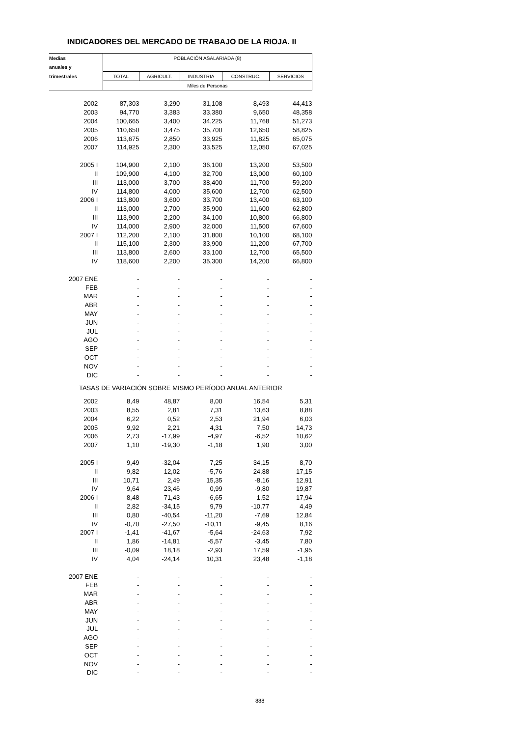INDICADORES DEL MERCADO DE TRABAJO DE LA RIOJA. II
| Medias | POBLACIÓN ASALARIADA (8) | | | | |
| anuales y | | | | | |
| trimestrales | TOTAL | AGRICULT. | INDUSTRIA | CONSTRUC. | SERVICIOS |
| | Miles de Personas | | | | |
| 2002 | 87,303 | 3,290 | 31,108 | 8,493 | 44,413 |
| 2003 | 94,770 | 3,383 | 33,380 | 9,650 | 48,358 |
| 2004 | 100,665 | 3,400 | 34,225 | 11,768 | 51,273 |
| 2005 | 110,650 | 3,475 | 35,700 | 12,650 | 58,825 |
| 2006 | 113,675 | 2,850 | 33,925 | 11,825 | 65,075 |
| 2007 | 114,925 | 2,300 | 33,525 | 12,050 | 67,025 |
| 2005 I | 104,900 | 2,100 | 36,100 | 13,200 | 53,500 |
| II | 109,900 | 4,100 | 32,700 | 13,000 | 60,100 |
| III | 113,000 | 3,700 | 38,400 | 11,700 | 59,200 |
| IV | 114,800 | 4,000 | 35,600 | 12,700 | 62,500 |
| 2006 I | 113,800 | 3,600 | 33,700 | 13,400 | 63,100 |
| II | 113,000 | 2,700 | 35,900 | 11,600 | 62,800 |
| III | 113,900 | 2,200 | 34,100 | 10,800 | 66,800 |
| IV | 114,000 | 2,900 | 32,000 | 11,500 | 67,600 |
| 2007 I | 112,200 | 2,100 | 31,800 | 10,100 | 68,100 |
| II | 115,100 | 2,300 | 33,900 | 11,200 | 67,700 |
| III | 113,800 | 2,600 | 33,100 | 12,700 | 65,500 |
| IV | 118,600 | 2,200 | 35,300 | 14,200 | 66,800 |
| 2007 ENE | - | - | - | - | - |
| FEB | - | - | - | - | - |
| MAR | - | - | - | - | - |
| ABR | - | - | - | - | - |
| MAY | - | - | - | - | - |
| JUN | - | - | - | - | - |
| JUL | - | - | - | - | - |
| AGO | - | - | - | - | - |
| SEP | - | - | - | - | - |
| OCT | - | - | - | - | - |
| NOV | - | - | - | - | - |
| DIC | - | - | - | - | - |
| TASAS DE VARIACIÓN SOBRE MISMO PERÍODO ANUAL ANTERIOR | | | | | |
| 2002 | 8,49 | 48,87 | 8,00 | 16,54 | 5,31 |
| 2003 | 8,55 | 2,81 | 7,31 | 13,63 | 8,88 |
| 2004 | 6,22 | 0,52 | 2,53 | 21,94 | 6,03 |
| 2005 | 9,92 | 2,21 | 4,31 | 7,50 | 14,73 |
| 2006 | 2,73 | -17,99 | -4,97 | -6,52 | 10,62 |
| 2007 | 1,10 | -19,30 | -1,18 | 1,90 | 3,00 |
| 2005 I | 9,49 | -32,04 | 7,25 | 34,15 | 8,70 |
| II | 9,82 | 12,02 | -5,76 | 24,88 | 17,15 |
| III | 10,71 | 2,49 | 15,35 | -8,16 | 12,91 |
| IV | 9,64 | 23,46 | 0,99 | -9,80 | 19,87 |
| 2006 I | 8,48 | 71,43 | -6,65 | 1,52 | 17,94 |
| II | 2,82 | -34,15 | 9,79 | -10,77 | 4,49 |
| III | 0,80 | -40,54 | -11,20 | -7,69 | 12,84 |
| IV | -0,70 | -27,50 | -10,11 | -9,45 | 8,16 |
| 2007 I | -1,41 | -41,67 | -5,64 | -24,63 | 7,92 |
| II | 1,86 | -14,81 | -5,57 | -3,45 | 7,80 |
| III | -0,09 | 18,18 | -2,93 | 17,59 | -1,95 |
| IV | 4,04 | -24,14 | 10,31 | 23,48 | -1,18 |
| 2007 ENE | - | - | - | - | - |
| FEB | - | - | - | - | - |
| MAR | - | - | - | - | - |
| ABR | - | - | - | - | - |
| MAY | - | - | - | - | - |
| JUN | - | - | - | - | - |
| JUL | - | - | - | - | - |
| AGO | - | - | - | - | - |
| SEP | - | - | - | - | - |
| OCT | - | - | - | - | - |
| NOV | - | - | - | - | - |
| DIC | - | - | - | - | - |
888